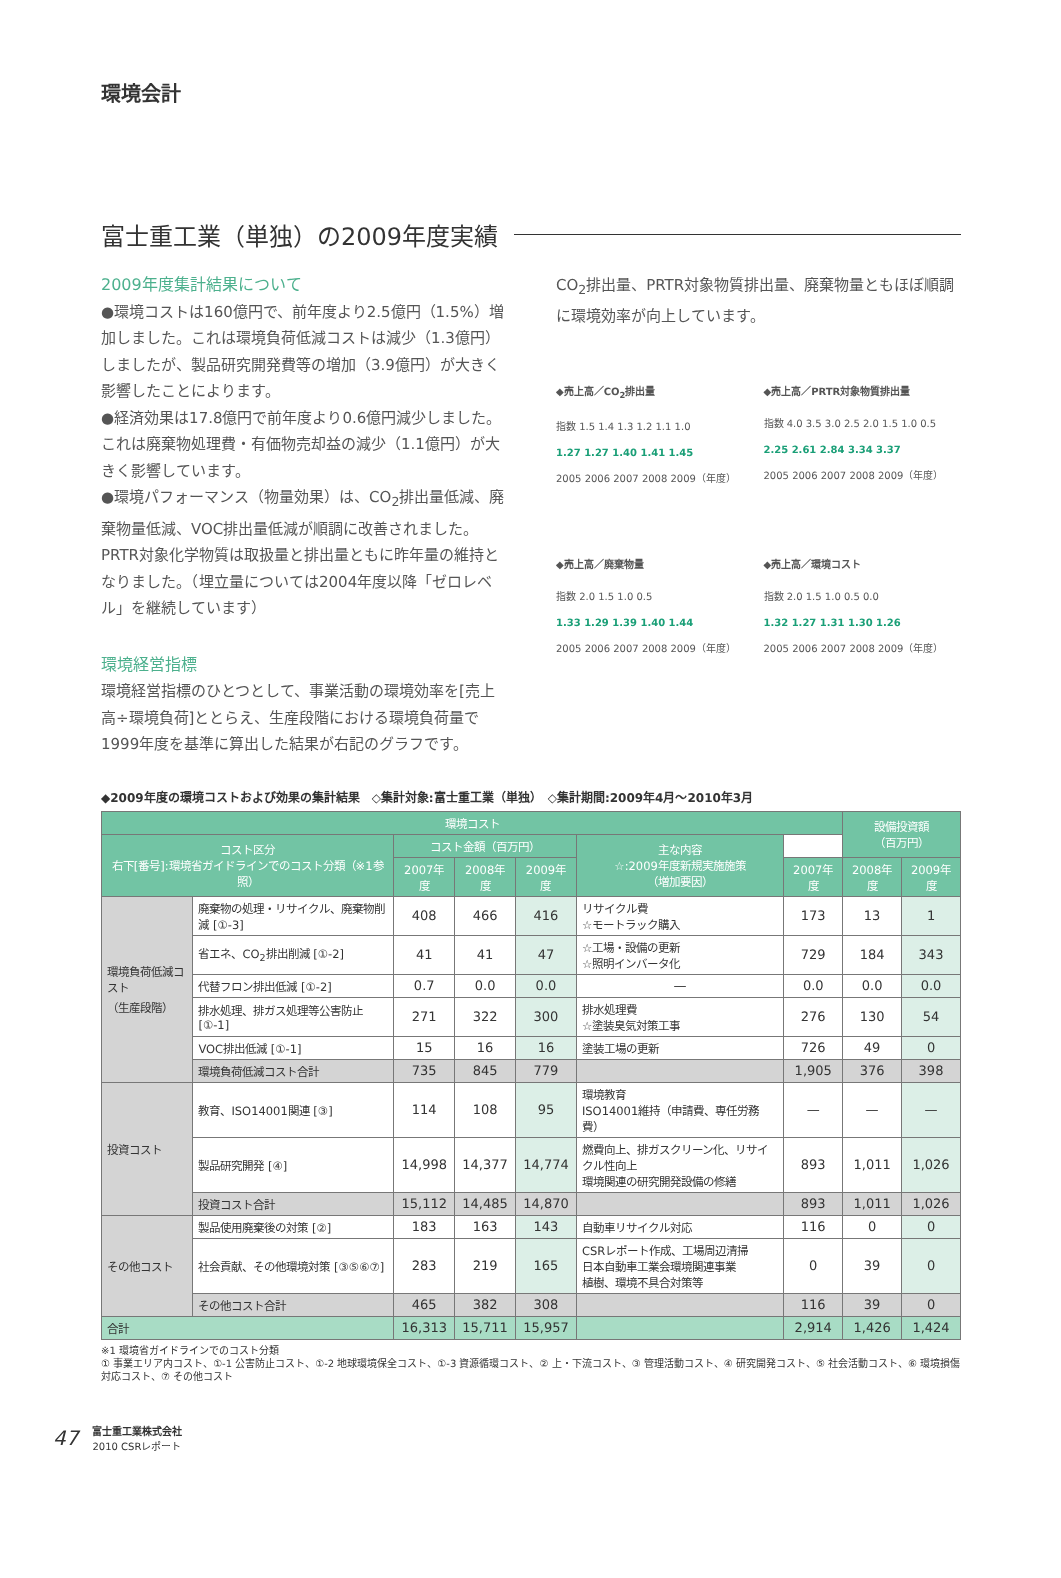環境会計
富士重工業（単独）の2009年度実績
2009年度集計結果について
●環境コストは160億円で、前年度より2.5億円（1.5%）増加しました。これは環境負荷低減コストは減少（1.3億円）しましたが、製品研究開発費等の増加（3.9億円）が大きく影響したことによります。
●経済効果は17.8億円で前年度より0.6億円減少しました。これは廃棄物処理費・有価物売却益の減少（1.1億円）が大きく影響しています。
●環境パフォーマンス（物量効果）は、CO<sub>2</sub>排出量低減、廃棄物量低減、VOC排出量低減が順調に改善されました。PRTR対象化学物質は取扱量と排出量ともに昨年量の維持となりました。（埋立量については2004年度以降「ゼロレベル」を継続しています）
環境経営指標
環境経営指標のひとつとして、事業活動の環境効率を[売上高÷環境負荷]ととらえ、生産段階における環境負荷量で1999年度を基準に算出した結果が右記のグラフです。
CO<sub>2</sub>排出量、PRTR対象物質排出量、廃棄物量ともほぼ順調に環境効率が向上しています。
◆売上高／CO<sub>2</sub>排出量
指数 1.5 1.4 1.3 1.2 1.1 1.0
1.27 1.27 1.40 1.41 1.45
2005 2006 2007 2008 2009（年度）
◆売上高／PRTR対象物質排出量
指数 4.0 3.5 3.0 2.5 2.0 1.5 1.0 0.5
2.25 2.61 2.84 3.34 3.37
2005 2006 2007 2008 2009（年度）
◆売上高／廃棄物量
指数 2.0 1.5 1.0 0.5
1.33 1.29 1.39 1.40 1.44
2005 2006 2007 2008 2009（年度）
◆売上高／環境コスト
指数 2.0 1.5 1.0 0.5 0.0
1.32 1.27 1.31 1.30 1.26
2005 2006 2007 2008 2009（年度）
◆2009年度の環境コストおよび効果の集計結果　◇集計対象:富士重工業（単独）　◇集計期間:2009年4月〜2010年3月
| 環境コスト | | | | | | | 設備投資額 （百万円） | |
| --- | --- | --- | --- | --- | --- | --- | --- | --- |
| コスト区分 右下[番号]:環境省ガイドラインでのコスト分類（※1参照） | | コスト金額（百万円） | | | 主な内容 ☆:2009年度新規実施施策 （増加要因） | | | |
| | | 2007年度 | 2008年度 | 2009年度 | | 2007年度 | 2008年度 | 2009年度 |
| 環境負荷低減コスト （生産段階） | 廃棄物の処理・リサイクル、廃棄物削減 [①-3] | 408 | 466 | 416 | リサイクル費 ☆モートラック購入 | 173 | 13 | 1 |
| | 省エネ、CO<sub>2</sub>排出削減 [①-2] | 41 | 41 | 47 | ☆工場・設備の更新 ☆照明インバータ化 | 729 | 184 | 343 |
| | 代替フロン排出低減 [①-2] | 0.7 | 0.0 | 0.0 | — | 0.0 | 0.0 | 0.0 |
| | 排水処理、排ガス処理等公害防止 [①-1] | 271 | 322 | 300 | 排水処理費 ☆塗装臭気対策工事 | 276 | 130 | 54 |
| | VOC排出低減 [①-1] | 15 | 16 | 16 | 塗装工場の更新 | 726 | 49 | 0 |
| | 環境負荷低減コスト合計 | 735 | 845 | 779 | | 1,905 | 376 | 398 |
| 投資コスト | 教育、ISO14001関連 [③] | 114 | 108 | 95 | 環境教育 ISO14001維持（申請費、専任労務費） | — | — | — |
| | 製品研究開発 [④] | 14,998 | 14,377 | 14,774 | 燃費向上、排ガスクリーン化、リサイクル性向上 環境関連の研究開発設備の修繕 | 893 | 1,011 | 1,026 |
| | 投資コスト合計 | 15,112 | 14,485 | 14,870 | | 893 | 1,011 | 1,026 |
| その他コスト | 製品使用廃棄後の対策 [②] | 183 | 163 | 143 | 自動車リサイクル対応 | 116 | 0 | 0 |
| | 社会貢献、その他環境対策 [③⑤⑥⑦] | 283 | 219 | 165 | CSRレポート作成、工場周辺清掃 日本自動車工業会環境関連事業 植樹、環境不具合対策等 | 0 | 39 | 0 |
| | その他コスト合計 | 465 | 382 | 308 | | 116 | 39 | 0 |
| 合計 | | 16,313 | 15,711 | 15,957 | | 2,914 | 1,426 | 1,424 |
※1 環境省ガイドラインでのコスト分類
① 事業エリア内コスト、①-1 公害防止コスト、①-2 地球環境保全コスト、①-3 資源循環コスト、② 上・下流コスト、③ 管理活動コスト、④ 研究開発コスト、⑤ 社会活動コスト、⑥ 環境損傷対応コスト、⑦ その他コスト
47
富士重工業株式会社
2010 CSRレポート